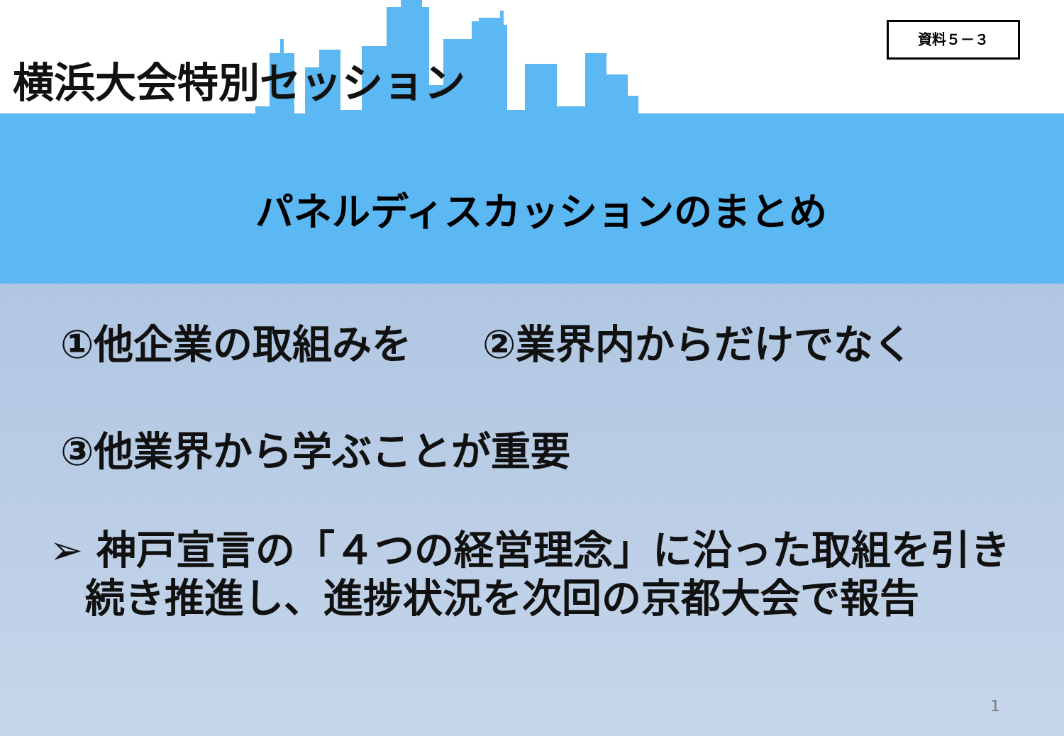横浜大会特別セッション
資料５－３
パネルディスカッションのまとめ
①他企業の取組みを ②業界内からだけでなく
③他業界から学ぶことが重要
➢ 神戸宣言の「４つの経営理念」に沿った取組を引き続き推進し、進捗状況を次回の京都大会で報告
1